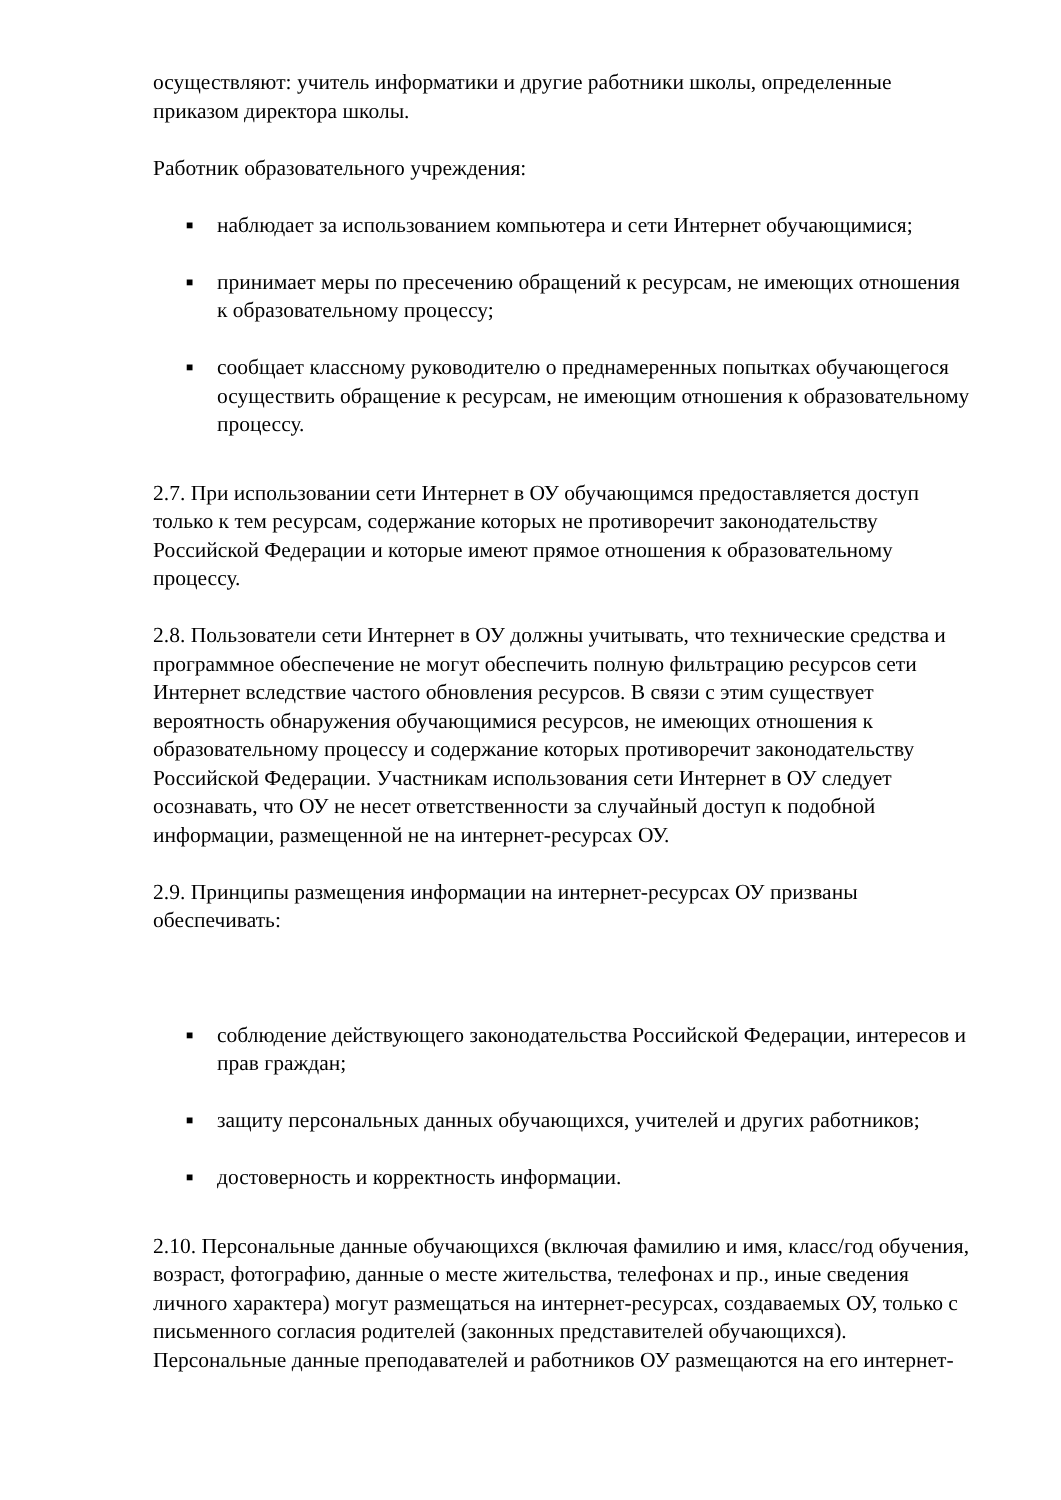осуществляют: учитель информатики и другие работники школы, определенные приказом директора школы.
Работник образовательного учреждения:
■ наблюдает за использованием компьютера и сети Интернет обучающимися;
■ принимает меры по пресечению обращений к ресурсам, не имеющих отношения к образовательному процессу;
■ сообщает классному руководителю о преднамеренных попытках обучающегося осуществить обращение к ресурсам, не имеющим отношения к образовательному процессу.
2.7. При использовании сети Интернет в ОУ обучающимся предоставляется доступ только к тем ресурсам, содержание которых не противоречит законодательству Российской Федерации и которые имеют прямое отношения к образовательному процессу.
2.8. Пользователи сети Интернет в ОУ должны учитывать, что технические средства и программное обеспечение не могут обеспечить полную фильтрацию ресурсов сети Интернет вследствие частого обновления ресурсов. В связи с этим существует вероятность обнаружения обучающимися ресурсов, не имеющих отношения к образовательному процессу и содержание которых противоречит законодательству Российской Федерации. Участникам использования сети Интернет в ОУ следует осознавать, что ОУ не несет ответственности за случайный доступ к подобной информации, размещенной не на интернет-ресурсах ОУ.
2.9. Принципы размещения информации на интернет-ресурсах ОУ призваны обеспечивать:
■ соблюдение действующего законодательства Российской Федерации, интересов и прав граждан;
■ защиту персональных данных обучающихся, учителей и других работников;
■ достоверность и корректность информации.
2.10. Персональные данные обучающихся (включая фамилию и имя, класс/год обучения, возраст, фотографию, данные о месте жительства, телефонах и пр., иные сведения личного характера) могут размещаться на интернет-ресурсах, создаваемых ОУ, только с письменного согласия родителей (законных представителей обучающихся). Персональные данные преподавателей и работников ОУ размещаются на его интернет-